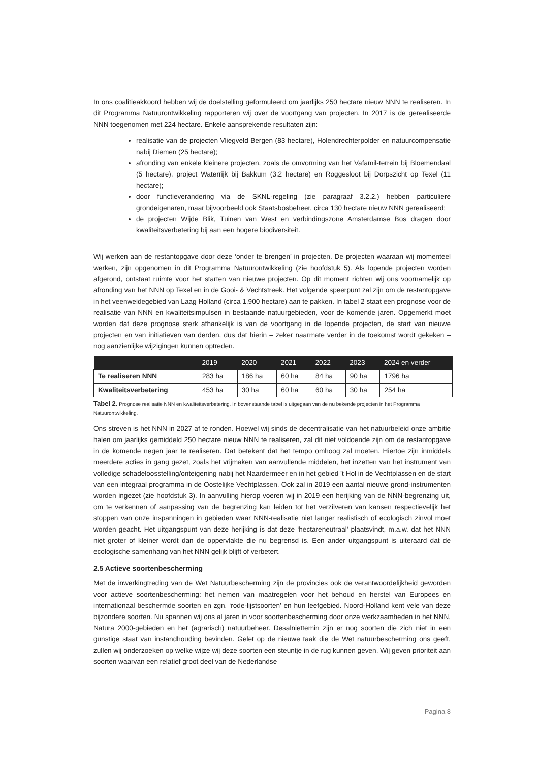In ons coalitieakkoord hebben wij de doelstelling geformuleerd om jaarlijks 250 hectare nieuw NNN te realiseren. In dit Programma Natuurontwikkeling rapporteren wij over de voortgang van projecten. In 2017 is de gerealiseerde NNN toegenomen met 224 hectare. Enkele aansprekende resultaten zijn:
realisatie van de projecten Vliegveld Bergen (83 hectare), Holendrechterpolder en natuurcompensatie nabij Diemen (25 hectare);
afronding van enkele kleinere projecten, zoals de omvorming van het Vafamil-terrein bij Bloemendaal (5 hectare), project Waterrijk bij Bakkum (3,2 hectare) en Roggesloot bij Dorpszicht op Texel (11 hectare);
door functieverandering via de SKNL-regeling (zie paragraaf 3.2.2.) hebben particuliere grondeigenaren, maar bijvoorbeeld ook Staatsbosbeheer, circa 130 hectare nieuw NNN gerealiseerd;
de projecten Wijde Blik, Tuinen van West en verbindingszone Amsterdamse Bos dragen door kwaliteitsverbetering bij aan een hogere biodiversiteit.
Wij werken aan de restantopgave door deze ‘onder te brengen’ in projecten. De projecten waaraan wij momenteel werken, zijn opgenomen in dit Programma Natuurontwikkeling (zie hoofdstuk 5). Als lopende projecten worden afgerond, ontstaat ruimte voor het starten van nieuwe projecten. Op dit moment richten wij ons voornamelijk op afronding van het NNN op Texel en in de Gooi- & Vechtstreek. Het volgende speerpunt zal zijn om de restantopgave in het veenweidegebied van Laag Holland (circa 1.900 hectare) aan te pakken. In tabel 2 staat een prognose voor de realisatie van NNN en kwaliteitsimpulsen in bestaande natuurgebieden, voor de komende jaren. Opgemerkt moet worden dat deze prognose sterk afhankelijk is van de voortgang in de lopende projecten, de start van nieuwe projecten en van initiatieven van derden, dus dat hierin – zeker naarmate verder in de toekomst wordt gekeken – nog aanzienlijke wijzigingen kunnen optreden.
| | 2019 | 2020 | 2021 | 2022 | 2023 | 2024 en verder |
| --- | --- | --- | --- | --- | --- | --- |
| Te realiseren NNN | 283 ha | 186 ha | 60 ha | 84 ha | 90 ha | 1796 ha |
| Kwaliteitsverbetering | 453 ha | 30 ha | 60 ha | 60 ha | 30 ha | 254 ha |
Tabel 2. Prognose realisatie NNN en kwaliteitsverbetering. In bovenstaande tabel is uitgegaan van de nu bekende projecten in het Programma Natuurontwikkeling.
Ons streven is het NNN in 2027 af te ronden. Hoewel wij sinds de decentralisatie van het natuurbeleid onze ambitie halen om jaarlijks gemiddeld 250 hectare nieuw NNN te realiseren, zal dit niet voldoende zijn om de restantopgave in de komende negen jaar te realiseren. Dat betekent dat het tempo omhoog zal moeten. Hiertoe zijn inmiddels meerdere acties in gang gezet, zoals het vrijmaken van aanvullende middelen, het inzetten van het instrument van volledige schadeloosstelling/onteigening nabij het Naardermeer en in het gebied ’t Hol in de Vechtplassen en de start van een integraal programma in de Oostelijke Vechtplassen. Ook zal in 2019 een aantal nieuwe grond-instrumenten worden ingezet (zie hoofdstuk 3). In aanvulling hierop voeren wij in 2019 een herijking van de NNN-begrenzing uit, om te verkennen of aanpassing van de begrenzing kan leiden tot het verzilveren van kansen respectievelijk het stoppen van onze inspanningen in gebieden waar NNN-realisatie niet langer realistisch of ecologisch zinvol moet worden geacht. Het uitgangspunt van deze herijking is dat deze ‘hectareneutraal’ plaatsvindt, m.a.w. dat het NNN niet groter of kleiner wordt dan de oppervlakte die nu begrensd is. Een ander uitgangspunt is uiteraard dat de ecologische samenhang van het NNN gelijk blijft of verbetert.
2.5 Actieve soortenbescherming
Met de inwerkingtreding van de Wet Natuurbescherming zijn de provincies ook de verantwoordelijkheid geworden voor actieve soortenbescherming: het nemen van maatregelen voor het behoud en herstel van Europees en internationaal beschermde soorten en zgn. ‘rode-lijstsoorten’ en hun leefgebied. Noord-Holland kent vele van deze bijzondere soorten. Nu spannen wij ons al jaren in voor soortenbescherming door onze werkzaamheden in het NNN, Natura 2000-gebieden en het (agrarisch) natuurbeheer. Desalniettemin zijn er nog soorten die zich niet in een gunstige staat van instandhouding bevinden. Gelet op de nieuwe taak die de Wet natuurbescherming ons geeft, zullen wij onderzoeken op welke wijze wij deze soorten een steuntje in de rug kunnen geven. Wij geven prioriteit aan soorten waarvan een relatief groot deel van de Nederlandse
Pagina 8